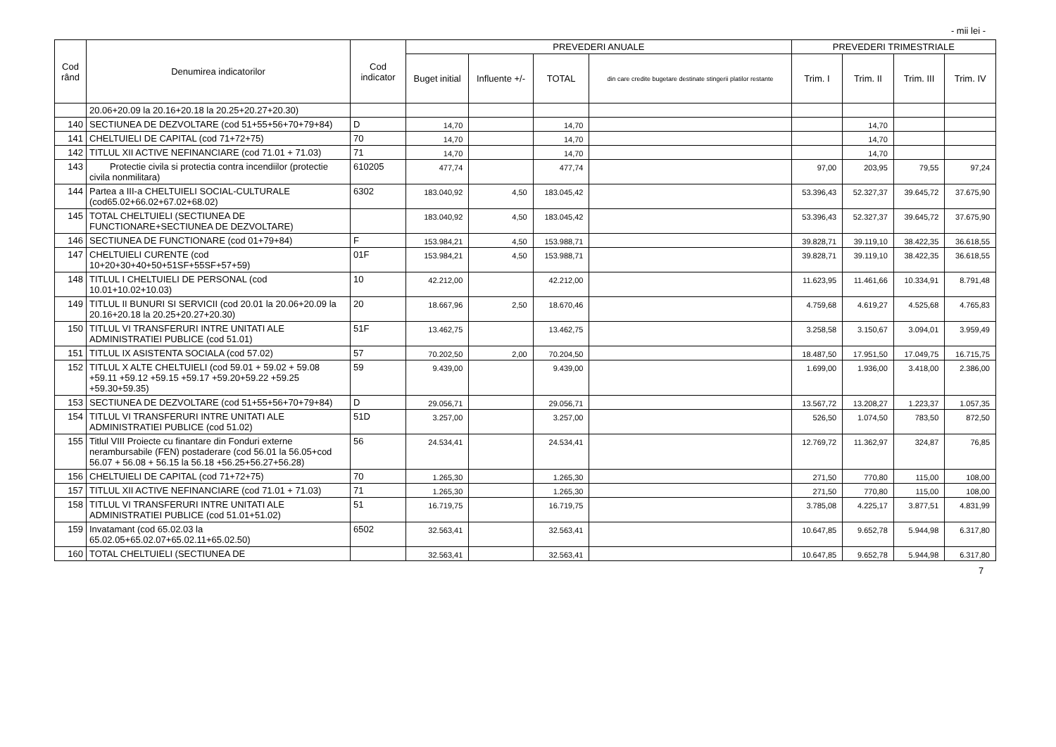- mii lei -
| Cod rând | Denumirea indicatorilor | Cod indicator | PREVEDERI ANUALE | | | | PREVEDERI TRIMESTRIALE | | | |
| --- | --- | --- | --- | --- | --- | --- | --- | --- | --- | --- |
| | | | Buget initial | Influente +/- | TOTAL | din care credite bugetare destinate stingerii platilor restante | Trim. I | Trim. II | Trim. III | Trim. IV |
| | 20.06+20.09 la 20.16+20.18 la 20.25+20.27+20.30) | | | | | | | | | |
| 140 | SECTIUNEA DE DEZVOLTARE (cod 51+55+56+70+79+84) | D | 14,70 | | 14,70 | | | 14,70 | | |
| 141 | CHELTUIELI DE CAPITAL (cod 71+72+75) | 70 | 14,70 | | 14,70 | | | 14,70 | | |
| 142 | TITLUL XII ACTIVE NEFINANCIARE (cod 71.01 + 71.03) | 71 | 14,70 | | 14,70 | | | 14,70 | | |
| 143 | Protectie civila si protectia contra incendiilor (protectie civila nonmilitara) | 610205 | 477,74 | | 477,74 | | 97,00 | 203,95 | 79,55 | 97,24 |
| 144 | Partea a III-a CHELTUIELI SOCIAL-CULTURALE (cod65.02+66.02+67.02+68.02) | 6302 | 183.040,92 | 4,50 | 183.045,42 | | 53.396,43 | 52.327,37 | 39.645,72 | 37.675,90 |
| 145 | TOTAL CHELTUIELI (SECTIUNEA DE FUNCTIONARE+SECTIUNEA DE DEZVOLTARE) | | 183.040,92 | 4,50 | 183.045,42 | | 53.396,43 | 52.327,37 | 39.645,72 | 37.675,90 |
| 146 | SECTIUNEA DE FUNCTIONARE (cod 01+79+84) | F | 153.984,21 | 4,50 | 153.988,71 | | 39.828,71 | 39.119,10 | 38.422,35 | 36.618,55 |
| 147 | CHELTUIELI CURENTE (cod 10+20+30+40+50+51SF+55SF+57+59) | 01F | 153.984,21 | 4,50 | 153.988,71 | | 39.828,71 | 39.119,10 | 38.422,35 | 36.618,55 |
| 148 | TITLUL I CHELTUIELI DE PERSONAL (cod 10.01+10.02+10.03) | 10 | 42.212,00 | | 42.212,00 | | 11.623,95 | 11.461,66 | 10.334,91 | 8.791,48 |
| 149 | TITLUL II BUNURI SI SERVICII (cod 20.01 la 20.06+20.09 la 20.16+20.18 la 20.25+20.27+20.30) | 20 | 18.667,96 | 2,50 | 18.670,46 | | 4.759,68 | 4.619,27 | 4.525,68 | 4.765,83 |
| 150 | TITLUL VI TRANSFERURI INTRE UNITATI ALE ADMINISTRATIEI PUBLICE (cod 51.01) | 51F | 13.462,75 | | 13.462,75 | | 3.258,58 | 3.150,67 | 3.094,01 | 3.959,49 |
| 151 | TITLUL IX ASISTENTA SOCIALA (cod 57.02) | 57 | 70.202,50 | 2,00 | 70.204,50 | | 18.487,50 | 17.951,50 | 17.049,75 | 16.715,75 |
| 152 | TITLUL X ALTE CHELTUIELI (cod 59.01 + 59.02 + 59.08 +59.11 +59.12 +59.15 +59.17 +59.20+59.22 +59.25 +59.30+59.35) | 59 | 9.439,00 | | 9.439,00 | | 1.699,00 | 1.936,00 | 3.418,00 | 2.386,00 |
| 153 | SECTIUNEA DE DEZVOLTARE (cod 51+55+56+70+79+84) | D | 29.056,71 | | 29.056,71 | | 13.567,72 | 13.208,27 | 1.223,37 | 1.057,35 |
| 154 | TITLUL VI TRANSFERURI INTRE UNITATI ALE ADMINISTRATIEI PUBLICE (cod 51.02) | 51D | 3.257,00 | | 3.257,00 | | 526,50 | 1.074,50 | 783,50 | 872,50 |
| 155 | Titlul VIII Proiecte cu finantare din Fonduri externe nerambursabile (FEN) postaderare (cod 56.01 la 56.05+cod 56.07 + 56.08 + 56.15 la 56.18 +56.25+56.27+56.28) | 56 | 24.534,41 | | 24.534,41 | | 12.769,72 | 11.362,97 | 324,87 | 76,85 |
| 156 | CHELTUIELI DE CAPITAL (cod 71+72+75) | 70 | 1.265,30 | | 1.265,30 | | 271,50 | 770,80 | 115,00 | 108,00 |
| 157 | TITLUL XII ACTIVE NEFINANCIARE (cod 71.01 + 71.03) | 71 | 1.265,30 | | 1.265,30 | | 271,50 | 770,80 | 115,00 | 108,00 |
| 158 | TITLUL VI TRANSFERURI INTRE UNITATI ALE ADMINISTRATIEI PUBLICE (cod 51.01+51.02) | 51 | 16.719,75 | | 16.719,75 | | 3.785,08 | 4.225,17 | 3.877,51 | 4.831,99 |
| 159 | Invatamant (cod 65.02.03 la 65.02.05+65.02.07+65.02.11+65.02.50) | 6502 | 32.563,41 | | 32.563,41 | | 10.647,85 | 9.652,78 | 5.944,98 | 6.317,80 |
| 160 | TOTAL CHELTUIELI (SECTIUNEA DE | | 32.563,41 | | 32.563,41 | | 10.647,85 | 9.652,78 | 5.944,98 | 6.317,80 |
7